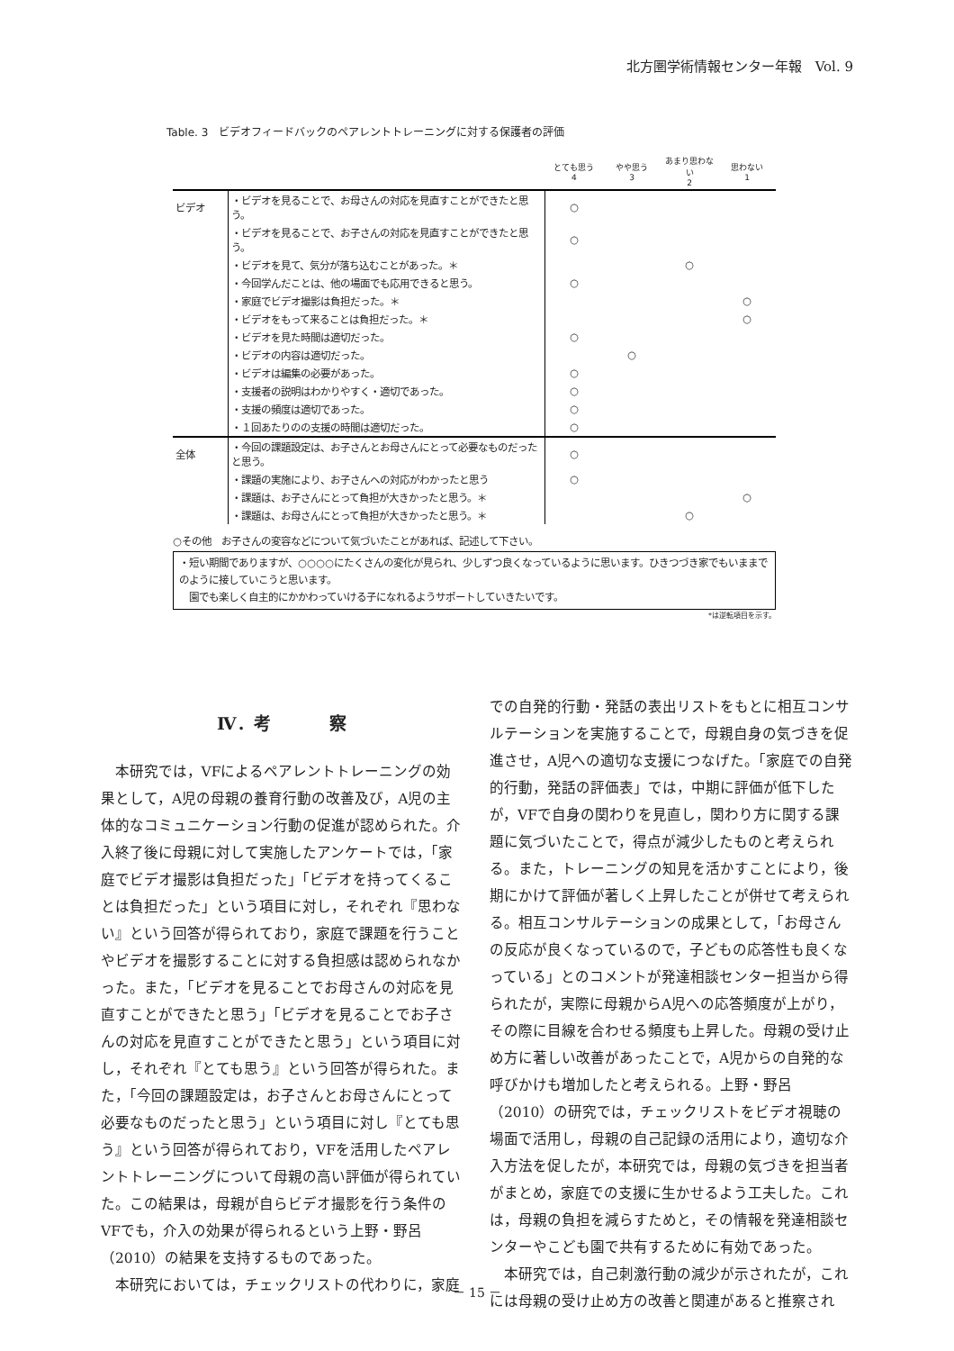北方圏学術情報センター年報　Vol. 9
Table. 3　ビデオフィードバックのペアレントトレーニングに対する保護者の評価
| | | とても思う 4 | やや思う 3 | あまり思わない 2 | 思わない 1 |
| --- | --- | --- | --- | --- | --- |
| ビデオ | ・ビデオを見ることで、お母さんの対応を見直すことができたと思う。 | ○ | | | |
| | ・ビデオを見ることで、お子さんの対応を見直すことができたと思う。 | ○ | | | |
| | ・ビデオを見て、気分が落ち込むことがあった。＊ | | | ○ | |
| | ・今回学んだことは、他の場面でも応用できると思う。 | ○ | | | |
| | ・家庭でビデオ撮影は負担だった。＊ | | | | ○ |
| | ・ビデオをもって来ることは負担だった。＊ | | | | ○ |
| | ・ビデオを見た時間は適切だった。 | ○ | | | |
| | ・ビデオの内容は適切だった。 | | ○ | | |
| | ・ビデオは編集の必要があった。 | ○ | | | |
| | ・支援者の説明はわかりやすく・適切であった。 | ○ | | | |
| | ・支援の頻度は適切であった。 | ○ | | | |
| | ・１回あたりのの支援の時間は適切だった。 | ○ | | | |
| 全体 | ・今回の課題設定は、お子さんとお母さんにとって必要なものだったと思う。 | ○ | | | |
| | ・課題の実施により、お子さんへの対応がわかったと思う | ○ | | | |
| | ・課題は、お子さんにとって負担が大きかったと思う。＊ | | | | ○ |
| | ・課題は、お母さんにとって負担が大きかったと思う。＊ | | | ○ | |
○その他　お子さんの変容などについて気づいたことがあれば、記述して下さい。
・短い期間でありますが、○○○○にたくさんの変化が見られ、少しずつ良くなっているように思います。ひきつづき家でもいままでのように接していこうと思います。
　園でも楽しく自主的にかかわっていける子になれるようサポートしていきたいです。
*は逆転項目を示す。
Ⅳ. 考　　　察
本研究では，VFによるペアレントトレーニングの効果として，A児の母親の養育行動の改善及び，A児の主体的なコミュニケーション行動の促進が認められた。介入終了後に母親に対して実施したアンケートでは，「家庭でビデオ撮影は負担だった」「ビデオを持ってくることは負担だった」という項目に対し，それぞれ『思わない』という回答が得られており，家庭で課題を行うことやビデオを撮影することに対する負担感は認められなかった。また，「ビデオを見ることでお母さんの対応を見直すことができたと思う」「ビデオを見ることでお子さんの対応を見直すことができたと思う」という項目に対し，それぞれ『とても思う』という回答が得られた。また，「今回の課題設定は，お子さんとお母さんにとって必要なものだったと思う」という項目に対し『とても思う』という回答が得られており，VFを活用したペアレントトレーニングについて母親の高い評価が得られていた。この結果は，母親が自らビデオ撮影を行う条件のVFでも，介入の効果が得られるという上野・野呂（2010）の結果を支持するものであった。
本研究においては，チェックリストの代わりに，家庭
での自発的行動・発話の表出リストをもとに相互コンサルテーションを実施することで，母親自身の気づきを促進させ，A児への適切な支援につなげた。「家庭での自発的行動，発話の評価表」では，中期に評価が低下したが，VFで自身の関わりを見直し，関わり方に関する課題に気づいたことで，得点が減少したものと考えられる。また，トレーニングの知見を活かすことにより，後期にかけて評価が著しく上昇したことが併せて考えられる。相互コンサルテーションの成果として，「お母さんの反応が良くなっているので，子どもの応答性も良くなっている」とのコメントが発達相談センター担当から得られたが，実際に母親からA児への応答頻度が上がり，その際に目線を合わせる頻度も上昇した。母親の受け止め方に著しい改善があったことで，A児からの自発的な呼びかけも増加したと考えられる。上野・野呂（2010）の研究では，チェックリストをビデオ視聴の場面で活用し，母親の自己記録の活用により，適切な介入方法を促したが，本研究では，母親の気づきを担当者がまとめ，家庭での支援に生かせるよう工夫した。これは，母親の負担を減らすためと，その情報を発達相談センターやこども園で共有するために有効であった。
本研究では，自己刺激行動の減少が示されたが，これには母親の受け止め方の改善と関連があると推察され
－ 15 －